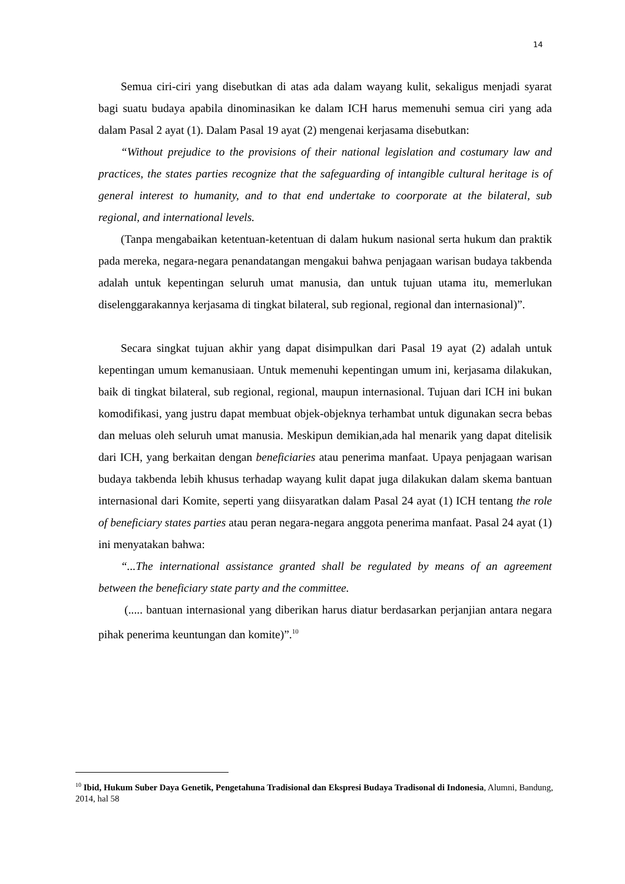14
Semua ciri-ciri yang disebutkan di atas ada dalam wayang kulit, sekaligus menjadi syarat bagi suatu budaya apabila dinominasikan ke dalam ICH harus memenuhi semua ciri yang ada dalam Pasal 2 ayat (1). Dalam Pasal 19 ayat (2) mengenai kerjasama disebutkan:
“Without prejudice to the provisions of their national legislation and costumary law and practices, the states parties recognize that the safeguarding of intangible cultural heritage is of general interest to humanity, and to that end undertake to coorporate at the bilateral, sub regional, and international levels.
(Tanpa mengabaikan ketentuan-ketentuan di dalam hukum nasional serta hukum dan praktik pada mereka, negara-negara penandatangan mengakui bahwa penjagaan warisan budaya takbenda adalah untuk kepentingan seluruh umat manusia, dan untuk tujuan utama itu, memerlukan diselenggarakannya kerjasama di tingkat bilateral, sub regional, regional dan internasional)”.
Secara singkat tujuan akhir yang dapat disimpulkan dari Pasal 19 ayat (2) adalah untuk kepentingan umum kemanusiaan. Untuk memenuhi kepentingan umum ini, kerjasama dilakukan, baik di tingkat bilateral, sub regional, regional, maupun internasional. Tujuan dari ICH ini bukan komodifikasi, yang justru dapat membuat objek-objeknya terhambat untuk digunakan secra bebas dan meluas oleh seluruh umat manusia. Meskipun demikian,ada hal menarik yang dapat ditelisik dari ICH, yang berkaitan dengan beneficiaries atau penerima manfaat. Upaya penjagaan warisan budaya takbenda lebih khusus terhadap wayang kulit dapat juga dilakukan dalam skema bantuan internasional dari Komite, seperti yang diisyaratkan dalam Pasal 24 ayat (1) ICH tentang the role of beneficiary states parties atau peran negara-negara anggota penerima manfaat. Pasal 24 ayat (1) ini menyatakan bahwa:
“...The international assistance granted shall be regulated by means of an agreement between the beneficiary state party and the committee.
(..... bantuan internasional yang diberikan harus diatur berdasarkan perjanjian antara negara pihak penerima keuntungan dan komite)”.<sup>10</sup>
<sup>10</sup> Ibid, Hukum Suber Daya Genetik, Pengetahuna Tradisional dan Ekspresi Budaya Tradisonal di Indonesia, Alumni, Bandung, 2014, hal 58